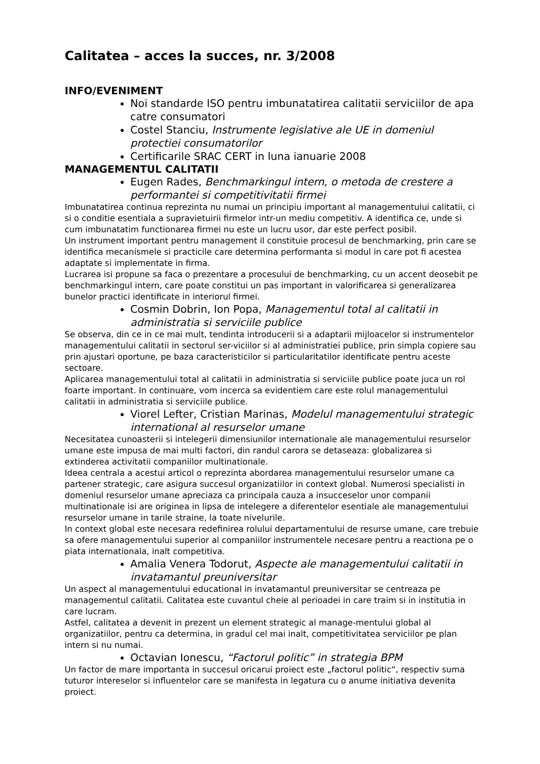Calitatea – acces la succes, nr. 3/2008
INFO/EVENIMENT
Noi standarde ISO pentru imbunatatirea calitatii serviciilor de apa catre consumatori
Costel Stanciu, Instrumente legislative ale UE in domeniul protectiei consumatorilor
Certificarile SRAC CERT in luna ianuarie 2008
MANAGEMENTUL CALITATII
Eugen Rades, Benchmarkingul intern, o metoda de crestere a performantei si competitivitatii firmei
Imbunatatirea continua reprezinta nu numai un principiu important al managementului calitatii, ci si o conditie esentiala a supravietuirii firmelor intr-un mediu competitiv. A identifica ce, unde si cum imbunatatim functionarea firmei nu este un lucru usor, dar este perfect posibil.
Un instrument important pentru management il constituie procesul de benchmarking, prin care se identifica mecanismele si practicile care determina performanta si modul in care pot fi acestea adaptate si implementate in firma.
Lucrarea isi propune sa faca o prezentare a procesului de benchmarking, cu un accent deosebit pe benchmarkingul intern, care poate constitui un pas important in valorificarea si generalizarea bunelor practici identificate in interiorul firmei.
Cosmin Dobrin, Ion Popa, Managementul total al calitatii in administratia si serviciile publice
Se observa, din ce in ce mai mult, tendinta introducerii si a adaptarii mijloacelor si instrumentelor managementului calitatii in sectorul ser-viciilor si al administratiei publice, prin simpla copiere sau prin ajustari oportune, pe baza caracteristicilor si particularitatilor identificate pentru aceste sectoare.
Aplicarea managementului total al calitatii in administratia si serviciile publice poate juca un rol foarte important. In continuare, vom incerca sa evidentiem care este rolul managementului calitatii in administratia si serviciile publice.
Viorel Lefter, Cristian Marinas, Modelul managementului strategic international al resurselor umane
Necesitatea cunoasterii si intelegerii dimensiunilor internationale ale managementului resurselor umane este impusa de mai multi factori, din randul carora se detaseaza: globalizarea si extinderea activitatii companiilor multinationale.
Ideea centrala a acestui articol o reprezinta abordarea managementului resurselor umane ca partener strategic, care asigura succesul organizatiilor in context global. Numerosi specialisti in domeniul resurselor umane apreciaza ca principala cauza a insucceselor unor companii multinationale isi are originea in lipsa de intelegere a diferentelor esentiale ale managementului resurselor umane in tarile straine, la toate nivelurile.
In context global este necesara redefinirea rolului departamentului de resurse umane, care trebuie sa ofere managementului superior al companiilor instrumentele necesare pentru a reactiona pe o piata internationala, inalt competitiva.
Amalia Venera Todorut, Aspecte ale managementului calitatii in invatamantul preuniversitar
Un aspect al managementului educational in invatamantul preuniversitar se centreaza pe managementul calitatii. Calitatea este cuvantul cheie al perioadei in care traim si in institutia in care lucram.
Astfel, calitatea a devenit in prezent un element strategic al manage-mentului global al organizatiilor, pentru ca determina, in gradul cel mai inalt, competitivitatea serviciilor pe plan intern si nu numai.
Octavian Ionescu, “Factorul politic” in strategia BPM
Un factor de mare importanta in succesul oricarui proiect este „factorul politic“, respectiv suma tuturor intereselor si influentelor care se manifesta in legatura cu o anume initiativa devenita proiect.